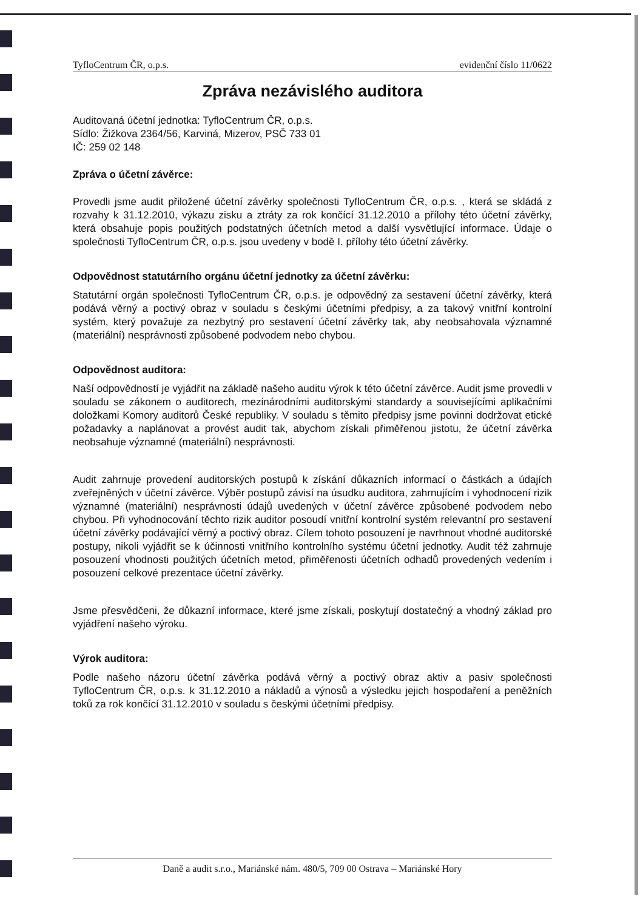TyfloCentrum ČR, o.p.s. evidenční číslo 11/0622
Zpráva nezávislého auditora
Auditovaná účetní jednotka: TyfloCentrum ČR, o.p.s.
Sídlo: Žižkova 2364/56, Karviná, Mizerov, PSČ 733 01
IČ: 259 02 148
Zpráva o účetní závěrce:
Provedli jsme audit přiložené účetní závěrky společnosti TyfloCentrum ČR, o.p.s. , která se skládá z rozvahy k 31.12.2010, výkazu zisku a ztráty za rok končící 31.12.2010 a přílohy této účetní závěrky, která obsahuje popis použitých podstatných účetních metod a další vysvětlující informace. Údaje o společnosti TyfloCentrum ČR, o.p.s. jsou uvedeny v bodě I. přílohy této účetní závěrky.
Odpovědnost statutárního orgánu účetní jednotky za účetní závěrku:
Statutární orgán společnosti TyfloCentrum ČR, o.p.s. je odpovědný za sestavení účetní závěrky, která podává věrný a poctivý obraz v souladu s českými účetními předpisy, a za takový vnitřní kontrolní systém, který považuje za nezbytný pro sestavení účetní závěrky tak, aby neobsahovala významné (materiální) nesprávnosti způsobené podvodem nebo chybou.
Odpovědnost auditora:
Naší odpovědností je vyjádřit na základě našeho auditu výrok k této účetní závěrce. Audit jsme provedli v souladu se zákonem o auditorech, mezinárodními auditorskými standardy a souvisejícími aplikačními doložkami Komory auditorů České republiky. V souladu s těmito předpisy jsme povinni dodržovat etické požadavky a naplánovat a provést audit tak, abychom získali přiměřenou jistotu, že účetní závěrka neobsahuje významné (materiální) nesprávnosti.
Audit zahrnuje provedení auditorských postupů k získání důkazních informací o částkách a údajích zveřejněných v účetní závěrce. Výběr postupů závisí na úsudku auditora, zahrnujícím i vyhodnocení rizik významné (materiální) nesprávnosti údajů uvedených v účetní závěrce způsobené podvodem nebo chybou. Při vyhodnocování těchto rizik auditor posoudí vnitřní kontrolní systém relevantní pro sestavení účetní závěrky podávající věrný a poctivý obraz. Cílem tohoto posouzení je navrhnout vhodné auditorské postupy, nikoli vyjádřit se k účinnosti vnitřního kontrolního systému účetní jednotky. Audit též zahrnuje posouzení vhodnosti použitých účetních metod, přiměřenosti účetních odhadů provedených vedením i posouzení celkové prezentace účetní závěrky.
Jsme přesvědčeni, že důkazní informace, které jsme získali, poskytují dostatečný a vhodný základ pro vyjádření našeho výroku.
Výrok auditora:
Podle našeho názoru účetní závěrka podává věrný a poctivý obraz aktiv a pasiv společnosti TyfloCentrum ČR, o.p.s. k 31.12.2010 a nákladů a výnosů a výsledku jejich hospodaření a peněžních toků za rok končící 31.12.2010 v souladu s českými účetními předpisy.
Daně a audit s.r.o., Mariánské nám. 480/5, 709 00 Ostrava – Mariánské Hory